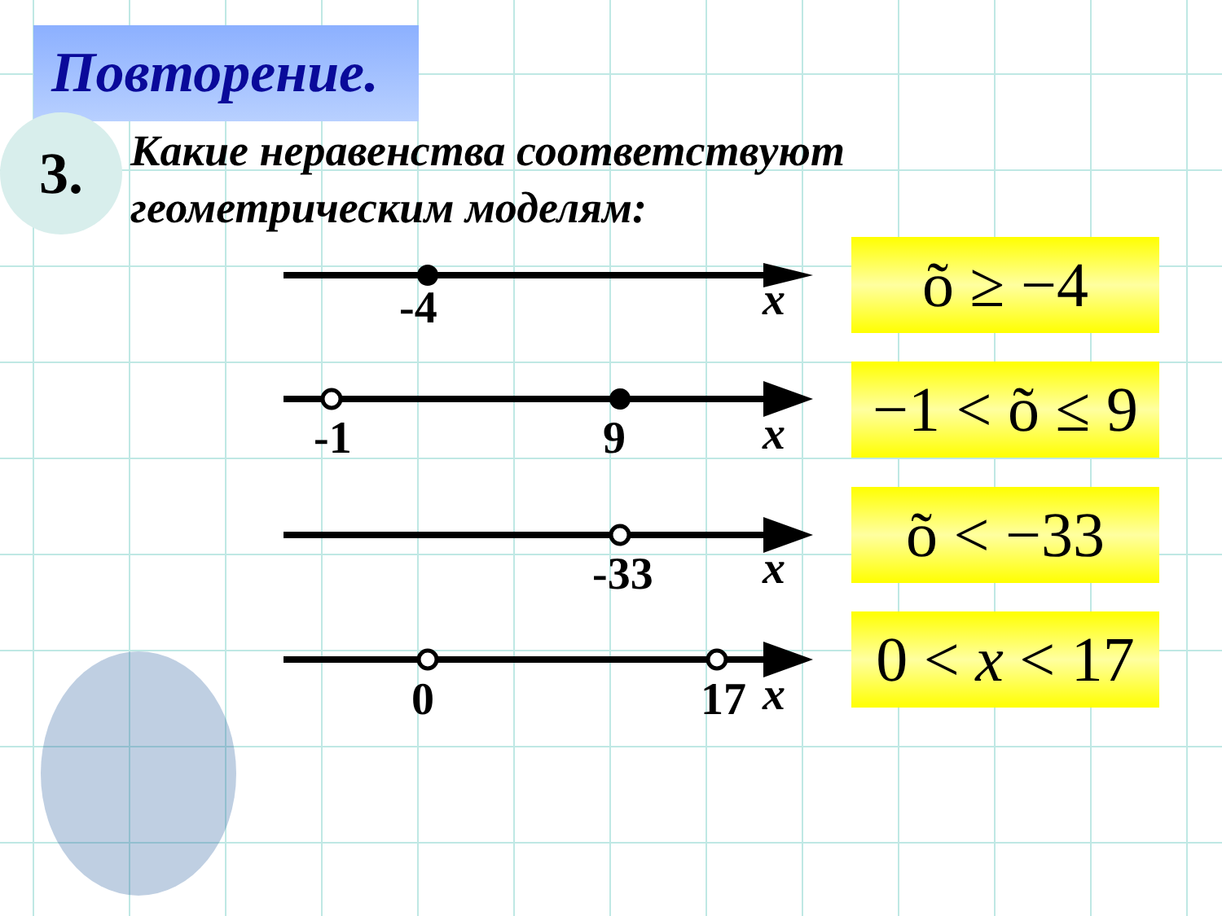Повторение.
3.
Какие неравенства соответствуют
геометрическим моделям:
-4 x
-1 9 x
-33 x
0 17 x
õ ≥ −4
−1 < õ ≤ 9
õ < −33
0 < x < 17